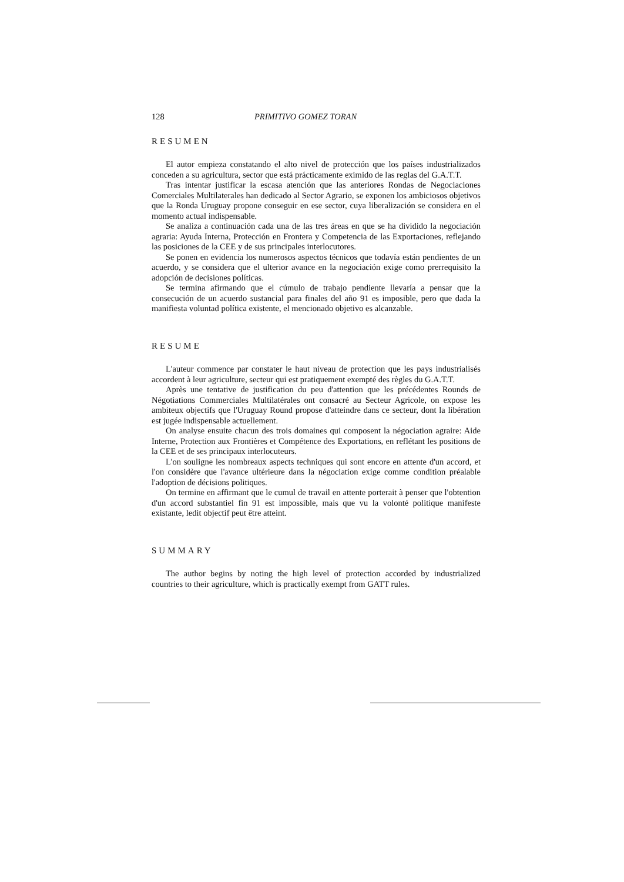128 PRIMITIVO GOMEZ TORAN
RESUMEN
El autor empieza constatando el alto nivel de protección que los países industrializados conceden a su agricultura, sector que está prácticamente eximido de las reglas del G.A.T.T.
Tras intentar justificar la escasa atención que las anteriores Rondas de Negociaciones Comerciales Multilaterales han dedicado al Sector Agrario, se exponen los ambiciosos objetivos que la Ronda Uruguay propone conseguir en ese sector, cuya liberalización se considera en el momento actual indispensable.
Se analiza a continuación cada una de las tres áreas en que se ha dividido la negociación agraria: Ayuda Interna, Protección en Frontera y Competencia de las Exportaciones, reflejando las posiciones de la CEE y de sus principales interlocutores.
Se ponen en evidencia los numerosos aspectos técnicos que todavía están pendientes de un acuerdo, y se considera que el ulterior avance en la negociación exige como prerrequisito la adopción de decisiones políticas.
Se termina afirmando que el cúmulo de trabajo pendiente llevaría a pensar que la consecución de un acuerdo sustancial para finales del año 91 es imposible, pero que dada la manifiesta voluntad política existente, el mencionado objetivo es alcanzable.
RESUME
L'auteur commence par constater le haut niveau de protection que les pays industrialisés accordent à leur agriculture, secteur qui est pratiquement exempté des règles du G.A.T.T.
Après une tentative de justification du peu d'attention que les précédentes Rounds de Négotiations Commerciales Multilatérales ont consacré au Secteur Agricole, on expose les ambiteux objectifs que l'Uruguay Round propose d'atteindre dans ce secteur, dont la libération est jugée indispensable actuellement.
On analyse ensuite chacun des trois domaines qui composent la négociation agraire: Aide Interne, Protection aux Frontières et Compétence des Exportations, en reflétant les positions de la CEE et de ses principaux interlocuteurs.
L'on souligne les nombreaux aspects techniques qui sont encore en attente d'un accord, et l'on considère que l'avance ultérieure dans la négociation exige comme condition préalable l'adoption de décisions politiques.
On termine en affirmant que le cumul de travail en attente porterait à penser que l'obtention d'un accord substantiel fin 91 est impossible, mais que vu la volonté politique manifeste existante, ledit objectif peut être atteint.
SUMMARY
The author begins by noting the high level of protection accorded by industrialized countries to their agriculture, which is practically exempt from GATT rules.